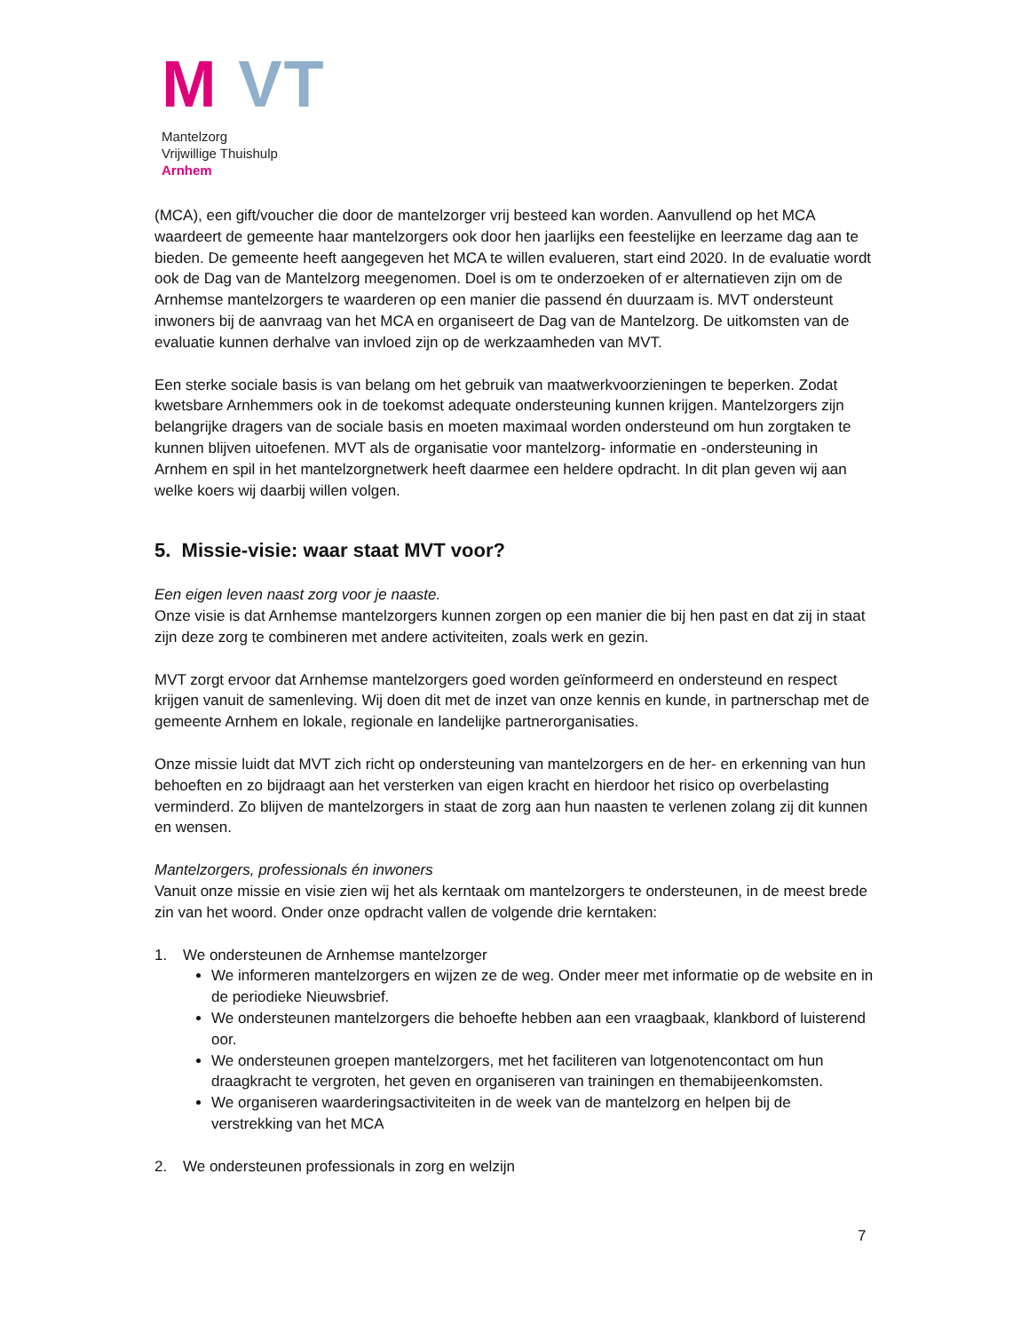M VT
Mantelzorg
Vrijwillige Thuishulp
Arnhem
(MCA), een gift/voucher die door de mantelzorger vrij besteed kan worden. Aanvullend op het MCA waardeert de gemeente haar mantelzorgers ook door hen jaarlijks een feestelijke en leerzame dag aan te bieden. De gemeente heeft aangegeven het MCA te willen evalueren, start eind 2020. In de evaluatie wordt ook de Dag van de Mantelzorg meegenomen. Doel is om te onderzoeken of er alternatieven zijn om de Arnhemse mantelzorgers te waarderen op een manier die passend én duurzaam is. MVT ondersteunt inwoners bij de aanvraag van het MCA en organiseert de Dag van de Mantelzorg. De uitkomsten van de evaluatie kunnen derhalve van invloed zijn op de werkzaamheden van MVT.
Een sterke sociale basis is van belang om het gebruik van maatwerkvoorzieningen te beperken. Zodat kwetsbare Arnhemmers ook in de toekomst adequate ondersteuning kunnen krijgen. Mantelzorgers zijn belangrijke dragers van de sociale basis en moeten maximaal worden ondersteund om hun zorgtaken te kunnen blijven uitoefenen. MVT als de organisatie voor mantelzorg- informatie en -ondersteuning in Arnhem en spil in het mantelzorgnetwerk heeft daarmee een heldere opdracht. In dit plan geven wij aan welke koers wij daarbij willen volgen.
5. Missie-visie: waar staat MVT voor?
Een eigen leven naast zorg voor je naaste.
Onze visie is dat Arnhemse mantelzorgers kunnen zorgen op een manier die bij hen past en dat zij in staat zijn deze zorg te combineren met andere activiteiten, zoals werk en gezin.
MVT zorgt ervoor dat Arnhemse mantelzorgers goed worden geïnformeerd en ondersteund en respect krijgen vanuit de samenleving. Wij doen dit met de inzet van onze kennis en kunde, in partnerschap met de gemeente Arnhem en lokale, regionale en landelijke partnerorganisaties.
Onze missie luidt dat MVT zich richt op ondersteuning van mantelzorgers en de her- en erkenning van hun behoeften en zo bijdraagt aan het versterken van eigen kracht en hierdoor het risico op overbelasting verminderd. Zo blijven de mantelzorgers in staat de zorg aan hun naasten te verlenen zolang zij dit kunnen en wensen.
Mantelzorgers, professionals én inwoners
Vanuit onze missie en visie zien wij het als kerntaak om mantelzorgers te ondersteunen, in de meest brede zin van het woord. Onder onze opdracht vallen de volgende drie kerntaken:
1. We ondersteunen de Arnhemse mantelzorger
We informeren mantelzorgers en wijzen ze de weg. Onder meer met informatie op de website en in de periodieke Nieuwsbrief.
We ondersteunen mantelzorgers die behoefte hebben aan een vraagbaak, klankbord of luisterend oor.
We ondersteunen groepen mantelzorgers, met het faciliteren van lotgenotencontact om hun draagkracht te vergroten, het geven en organiseren van trainingen en themabijeenkomsten.
We organiseren waarderingsactiviteiten in de week van de mantelzorg en helpen bij de verstrekking van het MCA
2. We ondersteunen professionals in zorg en welzijn
7